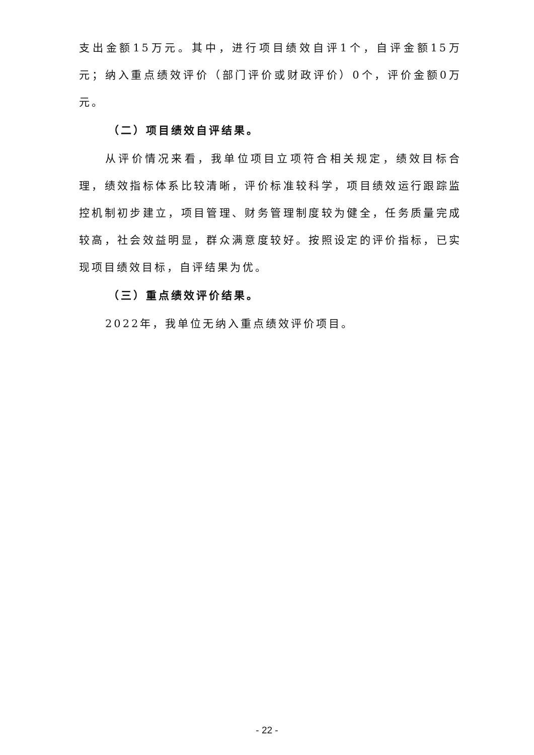支出金额15万元。其中，进行项目绩效自评1个，自评金额15万元；纳入重点绩效评价（部门评价或财政评价）0个，评价金额0万元。
（二）项目绩效自评结果。
从评价情况来看，我单位项目立项符合相关规定，绩效目标合理，绩效指标体系比较清晰，评价标准较科学，项目绩效运行跟踪监控机制初步建立，项目管理、财务管理制度较为健全，任务质量完成较高，社会效益明显，群众满意度较好。按照设定的评价指标，已实现项目绩效目标，自评结果为优。
（三）重点绩效评价结果。
2022年，我单位无纳入重点绩效评价项目。
- 22 -